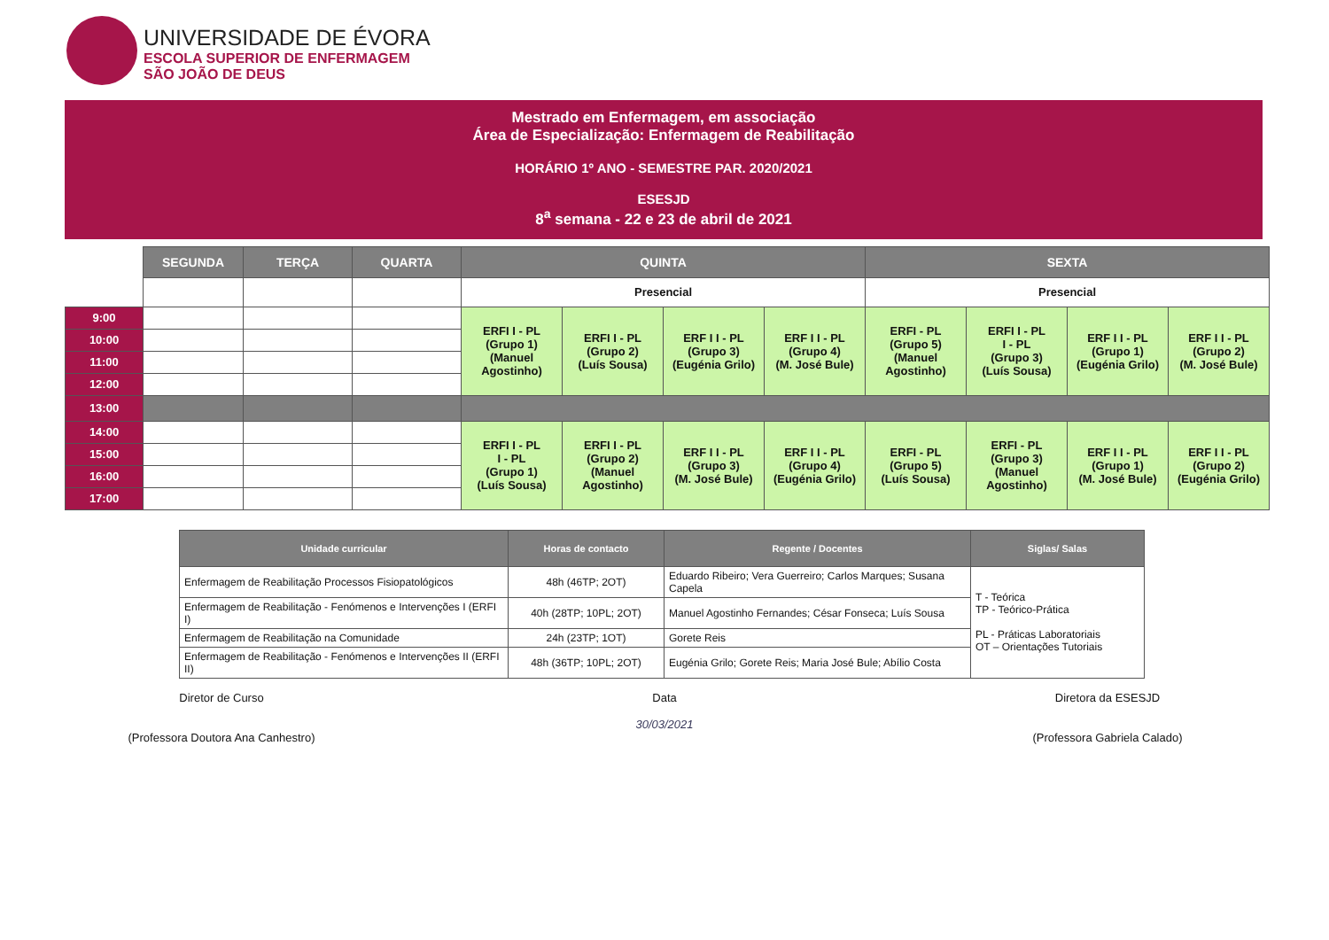UNIVERSIDADE DE ÉVORA
ESCOLA SUPERIOR DE ENFERMAGEM
SÃO JOÃO DE DEUS
Mestrado em Enfermagem, em associação
Área de Especialização: Enfermagem de Reabilitação
HORÁRIO 1º ANO - SEMESTRE PAR. 2020/2021
ESESJD
8<sup>a</sup> semana - 22 e 23 de abril de 2021
| | SEGUNDA | TERÇA | QUARTA | QUINTA | | | | SEXTA | | | |
| | | | | Presencial | | | | Presencial | | | |
| 9:00 | | | | ERFI I - PL (Grupo 1) (Manuel Agostinho) | ERFI I - PL (Grupo 2) (Luís Sousa) | ERF I I - PL (Grupo 3) (Eugénia Grilo) | ERF I I - PL (Grupo 4) (M. José Bule) | ERFI - PL (Grupo 5) (Manuel Agostinho) | ERFI I - PL I - PL (Grupo 3) (Luís Sousa) | ERF I I - PL (Grupo 1) (Eugénia Grilo) | ERF I I - PL (Grupo 2) (M. José Bule) |
| 10:00 | | | | | | | | | | | |
| 11:00 | | | | | | | | | | | |
| 12:00 | | | | | | | | | | | |
| 13:00 | | | | | | | | | | | |
| 14:00 | | | | ERFI I - PL I - PL (Grupo 1) (Luís Sousa) | ERFI I - PL (Grupo 2) (Manuel Agostinho) | ERF I I - PL (Grupo 3) (M. José Bule) | ERF I I - PL (Grupo 4) (Eugénia Grilo) | ERFI - PL (Grupo 5) (Luís Sousa) | ERFI - PL (Grupo 3) (Manuel Agostinho) | ERF I I - PL (Grupo 1) (M. José Bule) | ERF I I - PL (Grupo 2) (Eugénia Grilo) |
| 15:00 | | | | | | | | | | | |
| 16:00 | | | | | | | | | | | |
| 17:00 | | | | | | | | | | | |
| Unidade curricular | Horas de contacto | Regente / Docentes | Siglas/ Salas |
| --- | --- | --- | --- |
| Enfermagem de Reabilitação Processos Fisiopatológicos | 48h (46TP; 2OT) | Eduardo Ribeiro; Vera Guerreiro; Carlos Marques; Susana Capela | T - Teórica TP - Teórico-Prática PL - Práticas Laboratoriais OT – Orientações Tutoriais |
| Enfermagem de Reabilitação - Fenómenos e Intervenções I (ERFI I) | 40h (28TP; 10PL; 2OT) | Manuel Agostinho Fernandes; César Fonseca; Luís Sousa | |
| Enfermagem de Reabilitação na Comunidade | 24h (23TP; 1OT) | Gorete Reis | |
| Enfermagem de Reabilitação - Fenómenos e Intervenções II (ERFI II) | 48h (36TP; 10PL; 2OT) | Eugénia Grilo; Gorete Reis; Maria José Bule; Abílio Costa | |
Diretor de Curso
(Professora Doutora Ana Canhestro)
Data
30/03/2021
Diretora da ESESJD
(Professora Gabriela Calado)